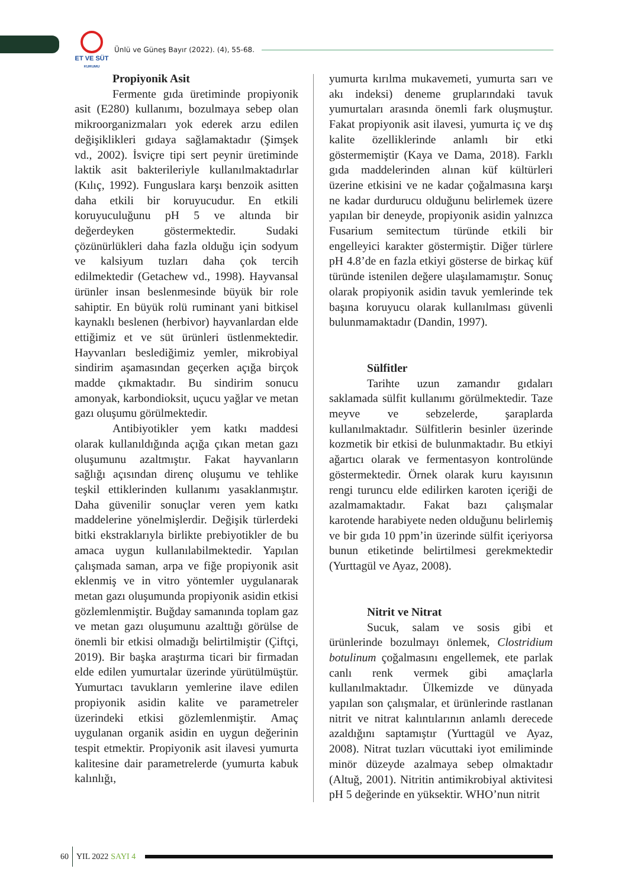ET VE SÜT
KURUMU
Ünlü ve Güneş Bayır (2022). (4), 55-68.
Propiyonik Asit
Fermente gıda üretiminde propiyonik asit (E280) kullanımı, bozulmaya sebep olan mikroorganizmaları yok ederek arzu edilen değişiklikleri gıdaya sağlamaktadır (Şimşek vd., 2002). İsviçre tipi sert peynir üretiminde laktik asit bakterileriyle kullanılmaktadırlar (Kılıç, 1992). Funguslara karşı benzoik asitten daha etkili bir koruyucudur. En etkili koruyuculuğunu pH 5 ve altında bir değerdeyken göstermektedir. Sudaki çözünürlükleri daha fazla olduğu için sodyum ve kalsiyum tuzları daha çok tercih edilmektedir (Getachew vd., 1998). Hayvansal ürünler insan beslenmesinde büyük bir role sahiptir. En büyük rolü ruminant yani bitkisel kaynaklı beslenen (herbivor) hayvanlardan elde ettiğimiz et ve süt ürünleri üstlenmektedir. Hayvanları beslediğimiz yemler, mikrobiyal sindirim aşamasından geçerken açığa birçok madde çıkmaktadır. Bu sindirim sonucu amonyak, karbondioksit, uçucu yağlar ve metan gazı oluşumu görülmektedir.
Antibiyotikler yem katkı maddesi olarak kullanıldığında açığa çıkan metan gazı oluşumunu azaltmıştır. Fakat hayvanların sağlığı açısından direnç oluşumu ve tehlike teşkil ettiklerinden kullanımı yasaklanmıştır. Daha güvenilir sonuçlar veren yem katkı maddelerine yönelmişlerdir. Değişik türlerdeki bitki ekstraklarıyla birlikte prebiyotikler de bu amaca uygun kullanılabilmektedir. Yapılan çalışmada saman, arpa ve fiğe propiyonik asit eklenmiş ve in vitro yöntemler uygulanarak metan gazı oluşumunda propiyonik asidin etkisi gözlemlenmiştir. Buğday samanında toplam gaz ve metan gazı oluşumunu azalttığı görülse de önemli bir etkisi olmadığı belirtilmiştir (Çiftçi, 2019). Bir başka araştırma ticari bir firmadan elde edilen yumurtalar üzerinde yürütülmüştür. Yumurtacı tavukların yemlerine ilave edilen propiyonik asidin kalite ve parametreler üzerindeki etkisi gözlemlenmiştir. Amaç uygulanan organik asidin en uygun değerinin tespit etmektir. Propiyonik asit ilavesi yumurta kalitesine dair parametrelerde (yumurta kabuk kalınlığı,
yumurta kırılma mukavemeti, yumurta sarı ve akı indeksi) deneme gruplarındaki tavuk yumurtaları arasında önemli fark oluşmuştur. Fakat propiyonik asit ilavesi, yumurta iç ve dış kalite özelliklerinde anlamlı bir etki göstermemiştir (Kaya ve Dama, 2018). Farklı gıda maddelerinden alınan küf kültürleri üzerine etkisini ve ne kadar çoğalmasına karşı ne kadar durdurucu olduğunu belirlemek üzere yapılan bir deneyde, propiyonik asidin yalnızca Fusarium semitectum türünde etkili bir engelleyici karakter göstermiştir. Diğer türlere pH 4.8’de en fazla etkiyi gösterse de birkaç küf türünde istenilen değere ulaşılamamıştır. Sonuç olarak propiyonik asidin tavuk yemlerinde tek başına koruyucu olarak kullanılması güvenli bulunmamaktadır (Dandin, 1997).
Sülfitler
Tarihte uzun zamandır gıdaları saklamada sülfit kullanımı görülmektedir. Taze meyve ve sebzelerde, şaraplarda kullanılmaktadır. Sülfitlerin besinler üzerinde kozmetik bir etkisi de bulunmaktadır. Bu etkiyi ağartıcı olarak ve fermentasyon kontrolünde göstermektedir. Örnek olarak kuru kayısının rengi turuncu elde edilirken karoten içeriği de azalmamaktadır. Fakat bazı çalışmalar karotende harabiyete neden olduğunu belirlemiş ve bir gıda 10 ppm’in üzerinde sülfit içeriyorsa bunun etiketinde belirtilmesi gerekmektedir (Yurttagül ve Ayaz, 2008).
Nitrit ve Nitrat
Sucuk, salam ve sosis gibi et ürünlerinde bozulmayı önlemek, Clostridium botulinum çoğalmasını engellemek, ete parlak canlı renk vermek gibi amaçlarla kullanılmaktadır. Ülkemizde ve dünyada yapılan son çalışmalar, et ürünlerinde rastlanan nitrit ve nitrat kalıntılarının anlamlı derecede azaldığını saptamıştır (Yurttagül ve Ayaz, 2008). Nitrat tuzları vücuttaki iyot emiliminde minör düzeyde azalmaya sebep olmaktadır (Altuğ, 2001). Nitritin antimikrobiyal aktivitesi pH 5 değerinde en yüksektir. WHO’nun nitrit
60 YIL 2022 SAYI 4